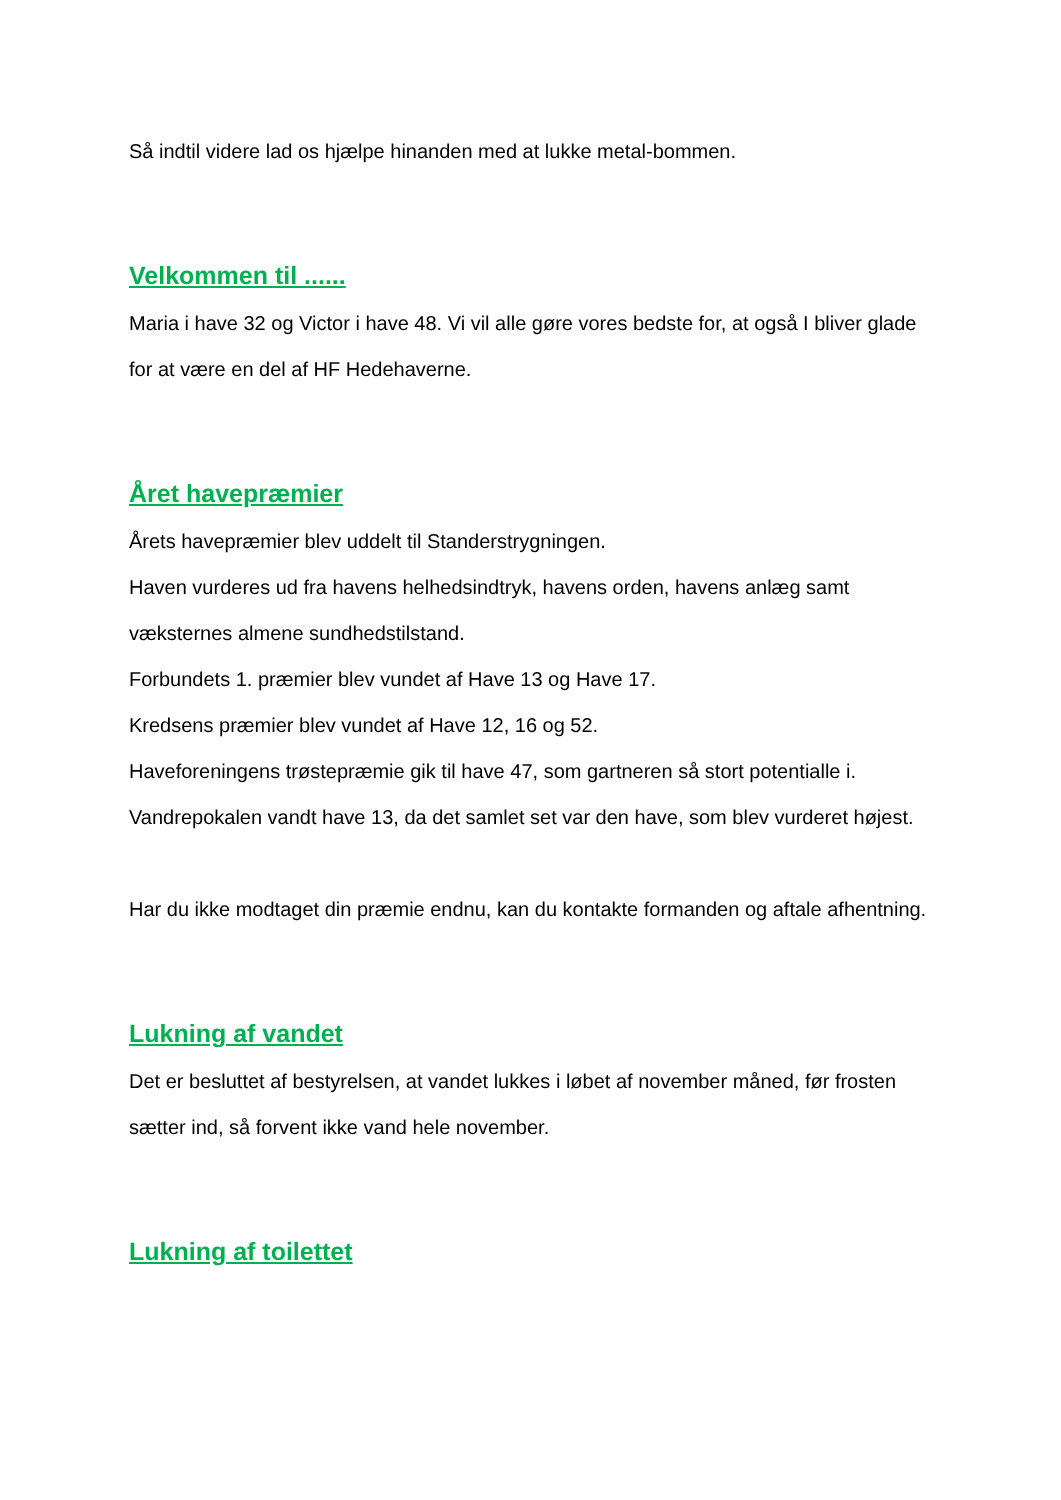Så indtil videre lad os hjælpe hinanden med at lukke metal-bommen.
Velkommen til ......
Maria i have 32 og Victor i have 48. Vi vil alle gøre vores bedste for, at også I bliver glade for at være en del af HF Hedehaverne.
Året havepræmier
Årets havepræmier blev uddelt til Standerstrygningen.
Haven vurderes ud fra havens helhedsindtryk, havens orden, havens anlæg samt væksternes almene sundhedstilstand.
Forbundets 1. præmier blev vundet af Have 13 og Have 17.
Kredsens præmier blev vundet af Have 12, 16 og 52.
Haveforeningens trøstepræmie gik til have 47, som gartneren så stort potentialle i.
Vandrepokalen vandt have 13, da det samlet set var den have, som blev vurderet højest.
Har du ikke modtaget din præmie endnu, kan du kontakte formanden og aftale afhentning.
Lukning af vandet
Det er besluttet af bestyrelsen, at vandet lukkes i løbet af november måned, før frosten sætter ind, så forvent ikke vand hele november.
Lukning af toilettet